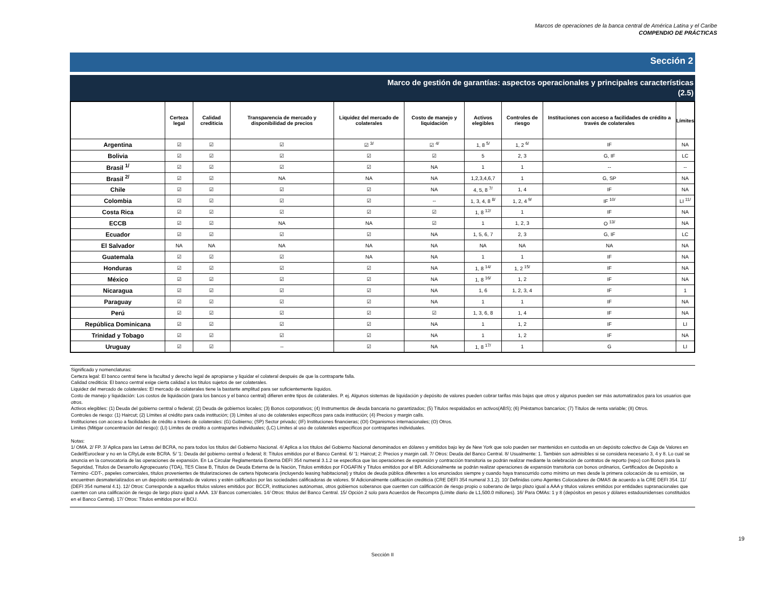Marcos de operaciones de la banca central de América Latina y el Caribe
COMPENDIO DE PRÁCTICAS
Sección 2
Marco de gestión de garantías: aspectos operacionales y principales características
(2.5)
| | Certeza legal | Calidad crediticia | Transparencia de mercado y disponibilidad de precios | Liquidez del mercado de colaterales | Costo de manejo y liquidación | Activos elegibles | Controles de riesgo | Instituciones con acceso a facilidades de crédito a través de colaterales | Límites |
| --- | --- | --- | --- | --- | --- | --- | --- | --- | --- |
| Argentina | ☑ | ☑ | ☑ | ☑ <sup>3/</sup> | ☑ <sup>4/</sup> | 1, 8 <sup>5/</sup> | 1, 2 <sup>6/</sup> | IF | NA |
| Bolivia | ☑ | ☑ | ☑ | ☑ | ☑ | 5 | 2, 3 | G, IF | LC |
| Brasil <sup>1/</sup> | ☑ | ☑ | ☑ | ☑ | NA | 1 | 1 | -- | -- |
| Brasil <sup>2/</sup> | ☑ | ☑ | NA | NA | NA | 1,2,3,4,6,7 | 1 | G, SP | NA |
| Chile | ☑ | ☑ | ☑ | ☑ | NA | 4, 5, 8 <sup>7/</sup> | 1, 4 | IF | NA |
| Colombia | ☑ | ☑ | ☑ | ☑ | -- | 1, 3, 4, 8 <sup>8/</sup> | 1, 2, 4 <sup>9/</sup> | IF <sup>10/</sup> | LI <sup>11/</sup> |
| Costa Rica | ☑ | ☑ | ☑ | ☑ | ☑ | 1, 8 <sup>12/</sup> | 1 | IF | NA |
| ECCB | ☑ | ☑ | NA | NA | ☑ | 1 | 1, 2, 3 | O <sup>13/</sup> | NA |
| Ecuador | ☑ | ☑ | ☑ | ☑ | NA | 1, 5, 6, 7 | 2, 3 | G, IF | LC |
| El Salvador | NA | NA | NA | NA | NA | NA | NA | NA | NA |
| Guatemala | ☑ | ☑ | ☑ | NA | NA | 1 | 1 | IF | NA |
| Honduras | ☑ | ☑ | ☑ | ☑ | NA | 1, 8 <sup>14/</sup> | 1, 2 <sup>15/</sup> | IF | NA |
| México | ☑ | ☑ | ☑ | ☑ | NA | 1, 8 <sup>16/</sup> | 1, 2 | IF | NA |
| Nicaragua | ☑ | ☑ | ☑ | ☑ | NA | 1, 6 | 1, 2, 3, 4 | IF | 1 |
| Paraguay | ☑ | ☑ | ☑ | ☑ | NA | 1 | 1 | IF | NA |
| Perú | ☑ | ☑ | ☑ | ☑ | ☑ | 1, 3, 6, 8 | 1, 4 | IF | NA |
| República Dominicana | ☑ | ☑ | ☑ | ☑ | NA | 1 | 1, 2 | IF | LI |
| Trinidad y Tobago | ☑ | ☑ | ☑ | ☑ | NA | 1 | 1, 2 | IF | NA |
| Uruguay | ☑ | ☑ | -- | ☑ | NA | 1, 8 <sup>17/</sup> | 1 | G | LI |
Significado y nomenclaturas:
Certeza legal: El banco central tiene la facultad y derecho legal de apropiarse y liquidar el colateral después de que la contraparte falla.
Calidad crediticia: El banco central exige cierta calidad a los títulos sujetos de ser colaterales.
Liquidez del mercado de colaterales: El mercado de colaterales tiene la bastante amplitud para ser suficientemente líquidos.
Costo de manejo y liquidación: Los costos de liquidación (para los bancos y el banco central) difieren entre tipos de colaterales. P. ej. Algunos sistemas de liquidación y depósito de valores pueden cobrar tarifas más bajas que otros y algunos pueden ser más automatizados para los usuarios que otros.
Activos elegibles: (1) Deuda del gobierno central o federal; (2) Deuda de gobiernos locales; (3) Bonos corporativos; (4) Instrumentos de deuda bancaria no garantizados; (5) Títulos respaldados en activos(ABS); (6) Préstamos bancarios; (7) Títulos de renta variable; (8) Otros.
Controles de riesgo: (1) Haircut; (2) Límites al crédito para cada institución; (3) Límites al uso de colaterales específicos para cada institución; (4) Precios y margin calls.
Instituciones con acceso a facilidades de crédito a través de colaterales: (G) Gobierno; (SP) Sector privado; (IF) Instituciones financieras; (OI) Organismos internacionales; (O) Otros.
Límites (Mitigar concentración del riesgo): (LI) Límites de crédito a contrapartes individuales; (LC) Límites al uso de colaterales específicos por contrapartes individuales.
Notas:
1/ OMA. 2/ FP. 3/ Aplica para las Letras del BCRA, no para todos los títulos del Gobierno Nacional. 4/ Aplica a los títulos del Gobierno Nacional denominados en dólares y emitidos bajo ley de New York que solo pueden ser mantenidos en custodia en un depósito colectivo de Caja de Valores en Cedel/Euroclear y no en la CRyLde este BCRA. 5/ '1: Deuda del gobierno central o federal; 8: Títulos emitidos por el Banco Central. 6/ '1: Haircut; 2: Precios y margin call. 7/ Otros: Deuda del Banco Central. 8/ Usualmente: 1. También son admisibles si se considera necesario 3, 4 y 8. Lo cual se anuncia en la convocatoria de las operaciones de expansión. En La Circular Reglamentaria Externa DEFI 354 numeral 3.1.2 se especifica que las operaciones de expansión y contracción transitoria se podrán realizar mediante la celebración de contratos de reporto (repo) con Bonos para la Seguridad, Títulos de Desarrollo Agropecuario (TDA), TES Clase B, Títulos de Deuda Externa de la Nación, Títulos emitidos por FOGAFIN y Títulos emitidos por el BR. Adicionalmente se podrán realizar operaciones de expansión transitoria con bonos ordinarios, Certificados de Depósito a Término -CDT-, papeles comerciales, títulos provenientes de titularizaciones de cartera hipotecaria (incluyendo leasing habitacional) y títulos de deuda pública diferentes a los enunciados siempre y cuando haya transcurrido como mínimo un mes desde la primera colocación de su emisión, se encuentren desmaterializados en un depósito centralizado de valores y estén calificados por las sociedades calificadoras de valores. 9/ Adicionalmente calificación crediticia (CRE DEFI 354 numeral 3.1.2). 10/ Definidas como Agentes Colocadores de OMAS de acuerdo a la CRE DEFI 354. 11/ (DEFI 354 numeral 4.1). 12/ Otros: Corresponde a aquellos títulos valores emitidos por: BCCR, instituciones autónomas, otros gobiernos soberanos que cuenten con calificación de riesgo propio o soberano de largo plazo igual a AAA y títulos valores emitidos por entidades supranacionales que cuenten con una calificación de riesgo de largo plazo igual a AAA. 13/ Bancos comerciales. 14/ Otros: títulos del Banco Central. 15/ Opción 2 solo para Acuerdos de Recompra (Límite diario de L1,500.0 millones). 16/ Para OMAs: 1 y 8 (depósitos en pesos y dólares estadounidenses constituidos en el Banco Central). 17/ Otros: Títulos emitidos por el BCU.
19
Sección II